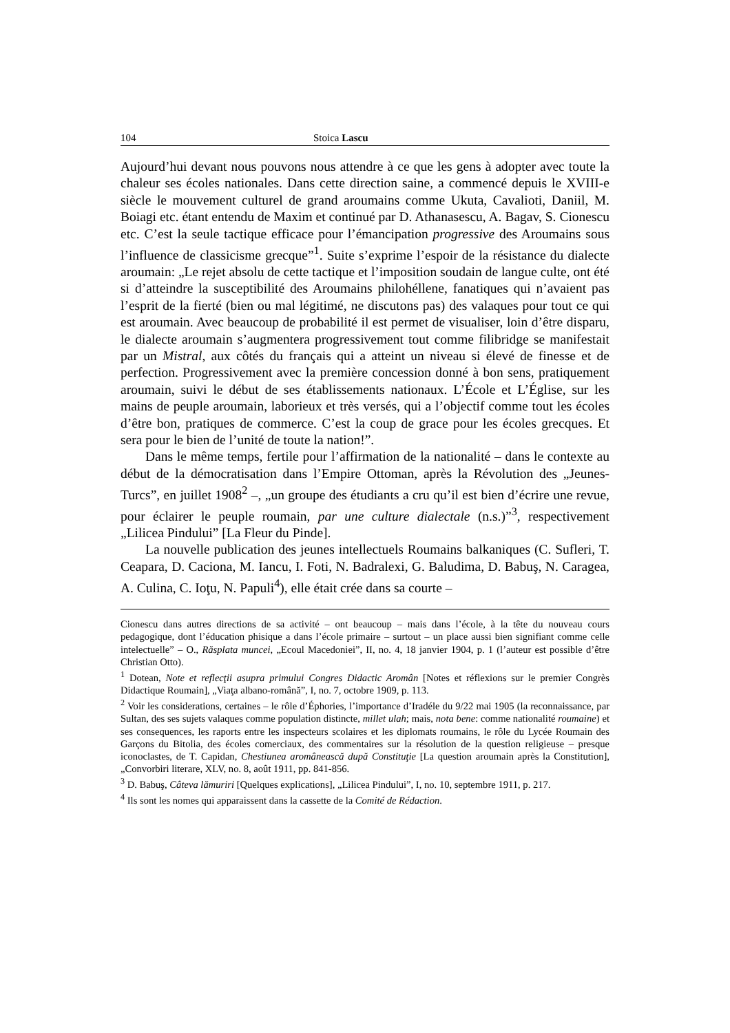104 Stoica Lascu
Aujourd’hui devant nous pouvons nous attendre à ce que les gens à adopter avec toute la chaleur ses écoles nationales. Dans cette direction saine, a commencé depuis le XVIII-e siècle le mouvement culturel de grand aroumains comme Ukuta, Cavalioti, Daniil, M. Boiagi etc. étant entendu de Maxim et continué par D. Athanasescu, A. Bagav, S. Cionescu etc. C’est la seule tactique efficace pour l’émancipation progressive des Aroumains sous l’influence de classicisme grecque”<sup>1</sup>. Suite s’exprime l’espoir de la résistance du dialecte aroumain: „Le rejet absolu de cette tactique et l’imposition soudain de langue culte, ont été si d’atteindre la susceptibilité des Aroumains philohéllene, fanatiques qui n’avaient pas l’esprit de la fierté (bien ou mal légitimé, ne discutons pas) des valaques pour tout ce qui est aroumain. Avec beaucoup de probabilité il est permet de visualiser, loin d’être disparu, le dialecte aroumain s’augmentera progressivement tout comme filibridge se manifestait par un Mistral, aux côtés du français qui a atteint un niveau si élevé de finesse et de perfection. Progressivement avec la première concession donné à bon sens, pratiquement aroumain, suivi le début de ses établissements nationaux. L’École et L’Église, sur les mains de peuple aroumain, laborieux et très versés, qui a l’objectif comme tout les écoles d’être bon, pratiques de commerce. C’est la coup de grace pour les écoles grecques. Et sera pour le bien de l’unité de toute la nation!”.
Dans le même temps, fertile pour l’affirmation de la nationalité – dans le contexte au début de la démocratisation dans l’Empire Ottoman, après la Révolution des „Jeunes-Turcs”, en juillet 1908<sup>2</sup> –, „un groupe des étudiants a cru qu’il est bien d’écrire une revue, pour éclairer le peuple roumain, par une culture dialectale (n.s.)”<sup>3</sup>, respectivement „Lilicea Pindului” [La Fleur du Pinde].
La nouvelle publication des jeunes intellectuels Roumains balkaniques (C. Sufleri, T. Ceapara, D. Caciona, M. Iancu, I. Foti, N. Badralexi, G. Baludima, D. Babuş, N. Caragea, A. Culina, C. Ioţu, N. Papuli<sup>4</sup>), elle était crée dans sa courte –
Cionescu dans autres directions de sa activité – ont beaucoup – mais dans l’école, à la tête du nouveau cours pedagogique, dont l’éducation phisique a dans l’école primaire – surtout – un place aussi bien signifiant comme celle intelectuelle” – O., Răsplata muncei, „Ecoul Macedoniei”, II, no. 4, 18 janvier 1904, p. 1 (l’auteur est possible d’être Christian Otto).
<sup>1</sup> Dotean, Note et reflecţii asupra primului Congres Didactic Aromân [Notes et réflexions sur le premier Congrès Didactique Roumain], „Viaţa albano-română”, I, no. 7, octobre 1909, p. 113.
<sup>2</sup> Voir les considerations, certaines – le rôle d’Éphories, l’importance d’Iradéle du 9/22 mai 1905 (la reconnaissance, par Sultan, des ses sujets valaques comme population distincte, millet ulah; mais, nota bene: comme nationalité roumaine) et ses consequences, les raports entre les inspecteurs scolaires et les diplomats roumains, le rôle du Lycée Roumain des Garçons du Bitolia, des écoles comerciaux, des commentaires sur la résolution de la question religieuse – presque iconoclastes, de T. Capidan, Chestiunea aromânească după Constituţie [La question aroumain après la Constitution], „Convorbiri literare, XLV, no. 8, août 1911, pp. 841-856.
<sup>3</sup> D. Babuş, Câteva lămuriri [Quelques explications], „Lilicea Pindului”, I, no. 10, septembre 1911, p. 217.
<sup>4</sup> Ils sont les nomes qui apparaissent dans la cassette de la Comité de Rédaction.